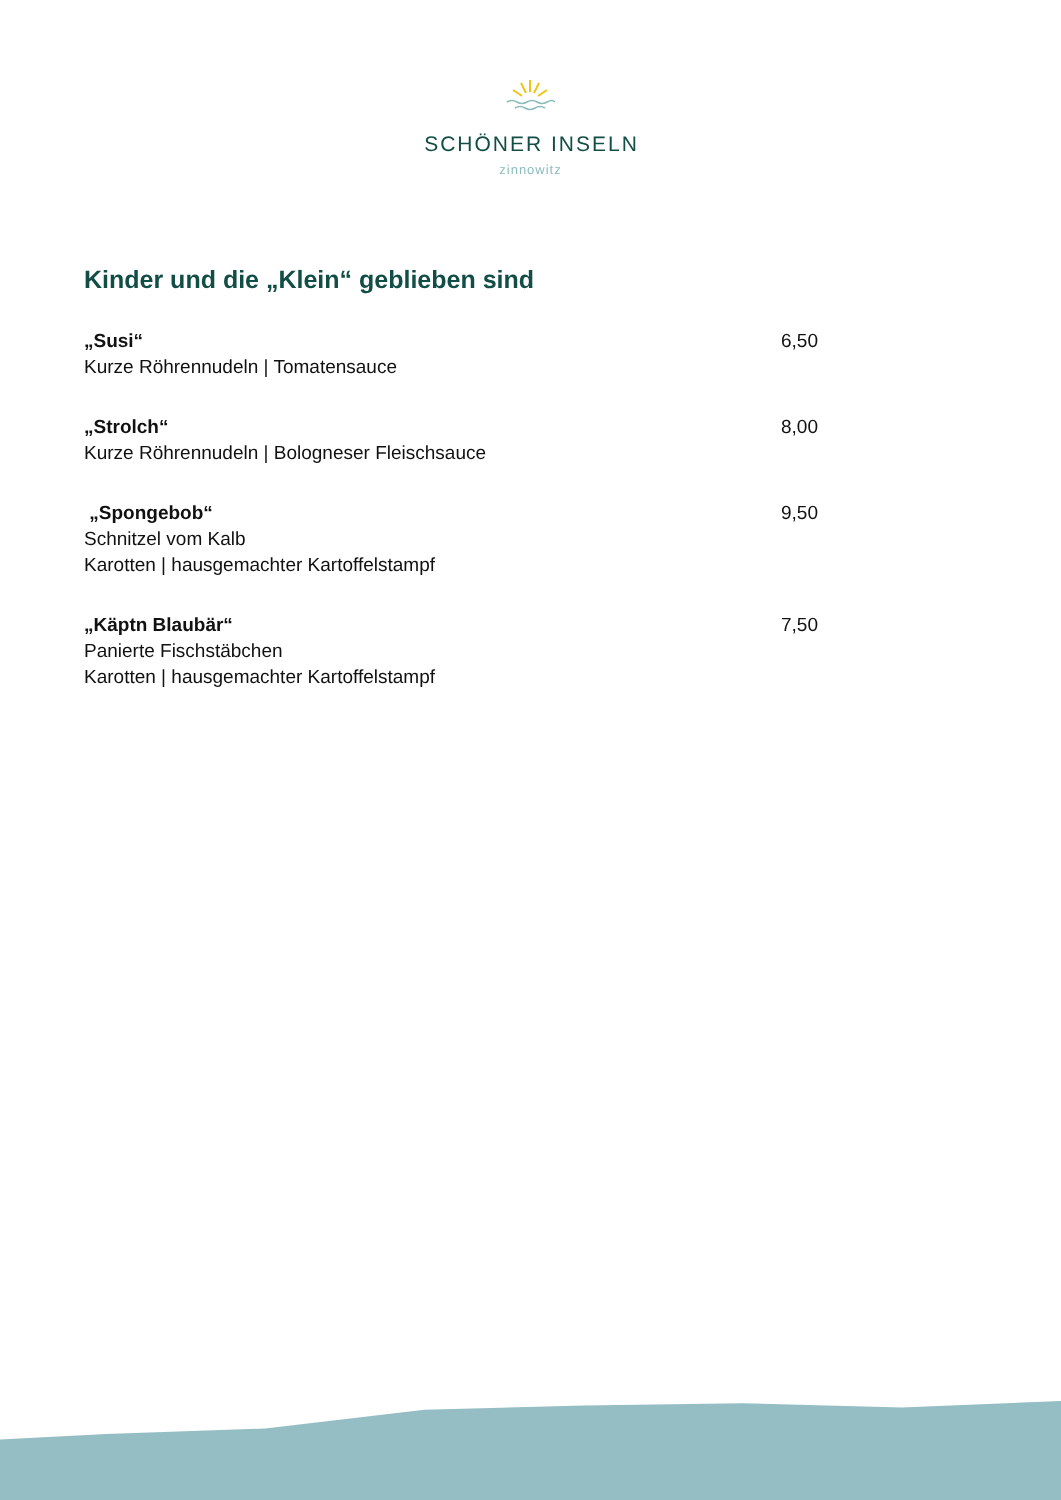SCHÖNER INSELN
zinnowitz
Kinder und die „Klein“ geblieben sind
„Susi“6,50
Kurze Röhrennudeln | Tomatensauce
„Strolch“8,00
Kurze Röhrennudeln | Bologneser Fleischsauce
„Spongebob“9,50
Schnitzel vom Kalb
Karotten | hausgemachter Kartoffelstampf
„Käptn Blaubär“7,50
Panierte Fischstäbchen
Karotten | hausgemachter Kartoffelstampf